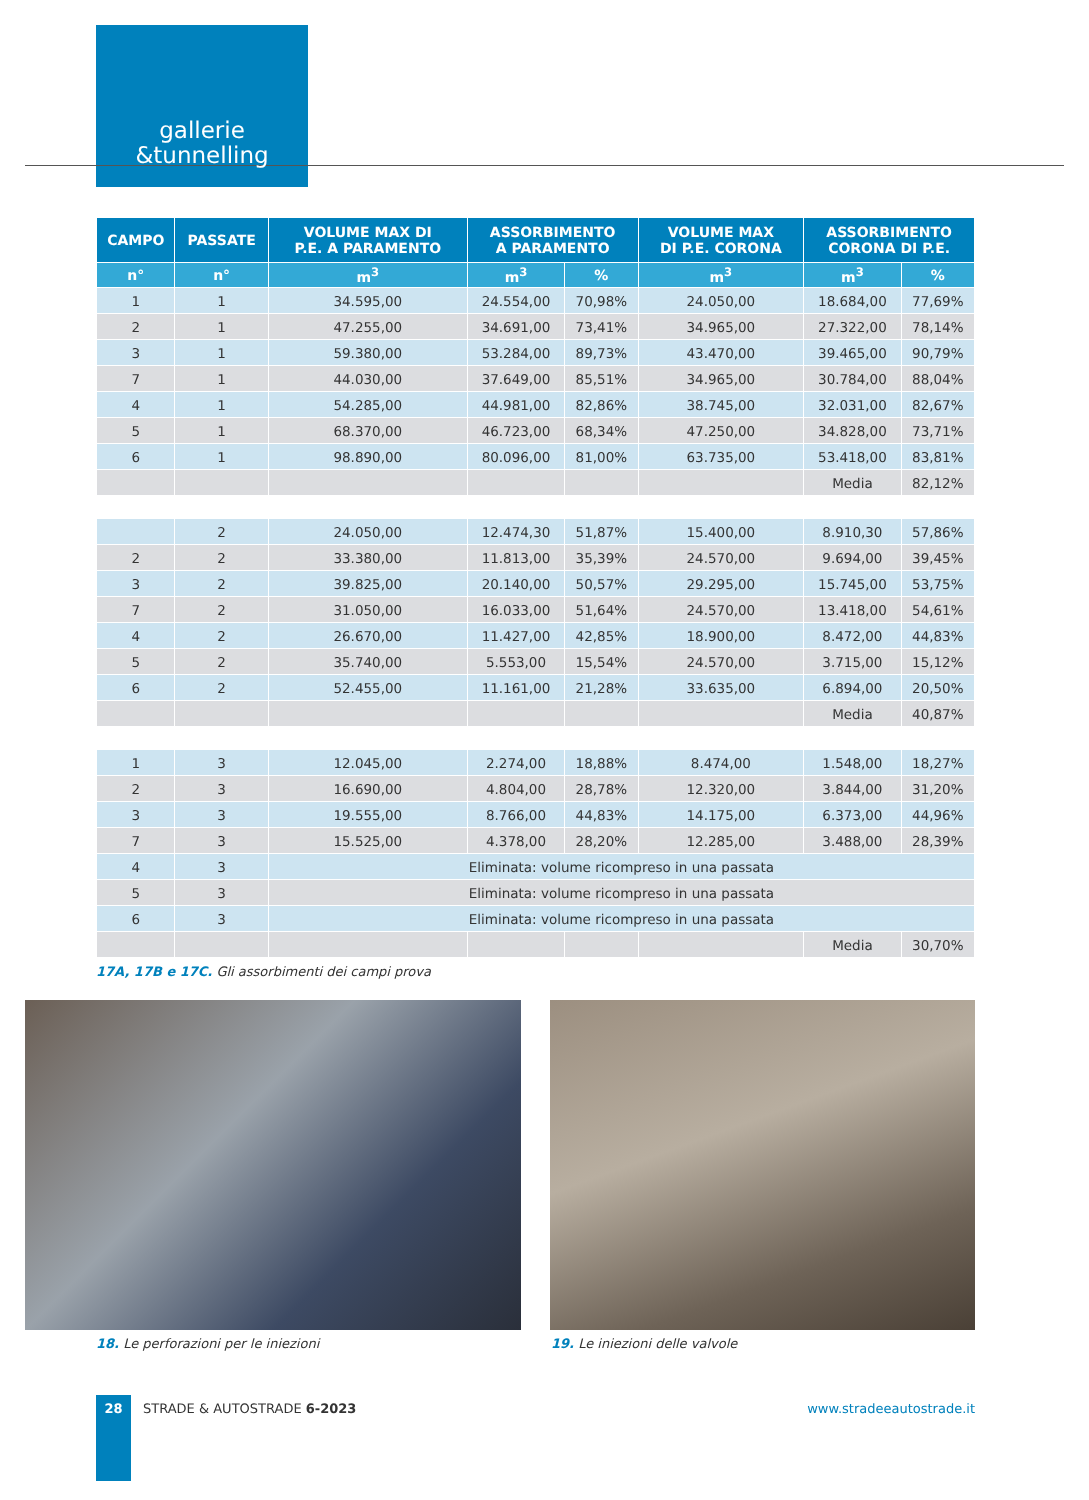gallerie
&tunnelling
| CAMPO | PASSATE | VOLUME MAX DI P.E. A PARAMENTO | ASSORBIMENTO A PARAMENTO | | VOLUME MAX DI P.E. CORONA | ASSORBIMENTO CORONA DI P.E. | |
| --- | --- | --- | --- | --- | --- | --- | --- |
| n° | n° | m<sup>3</sup> | m<sup>3</sup> | % | m<sup>3</sup> | m<sup>3</sup> | % |
| 1 | 1 | 34.595,00 | 24.554,00 | 70,98% | 24.050,00 | 18.684,00 | 77,69% |
| 2 | 1 | 47.255,00 | 34.691,00 | 73,41% | 34.965,00 | 27.322,00 | 78,14% |
| 3 | 1 | 59.380,00 | 53.284,00 | 89,73% | 43.470,00 | 39.465,00 | 90,79% |
| 7 | 1 | 44.030,00 | 37.649,00 | 85,51% | 34.965,00 | 30.784,00 | 88,04% |
| 4 | 1 | 54.285,00 | 44.981,00 | 82,86% | 38.745,00 | 32.031,00 | 82,67% |
| 5 | 1 | 68.370,00 | 46.723,00 | 68,34% | 47.250,00 | 34.828,00 | 73,71% |
| 6 | 1 | 98.890,00 | 80.096,00 | 81,00% | 63.735,00 | 53.418,00 | 83,81% |
| | | | | | | Media | 82,12% |
| | 2 | 24.050,00 | 12.474,30 | 51,87% | 15.400,00 | 8.910,30 | 57,86% |
| 2 | 2 | 33.380,00 | 11.813,00 | 35,39% | 24.570,00 | 9.694,00 | 39,45% |
| 3 | 2 | 39.825,00 | 20.140,00 | 50,57% | 29.295,00 | 15.745,00 | 53,75% |
| 7 | 2 | 31.050,00 | 16.033,00 | 51,64% | 24.570,00 | 13.418,00 | 54,61% |
| 4 | 2 | 26.670,00 | 11.427,00 | 42,85% | 18.900,00 | 8.472,00 | 44,83% |
| 5 | 2 | 35.740,00 | 5.553,00 | 15,54% | 24.570,00 | 3.715,00 | 15,12% |
| 6 | 2 | 52.455,00 | 11.161,00 | 21,28% | 33.635,00 | 6.894,00 | 20,50% |
| | | | | | | Media | 40,87% |
| 1 | 3 | 12.045,00 | 2.274,00 | 18,88% | 8.474,00 | 1.548,00 | 18,27% |
| 2 | 3 | 16.690,00 | 4.804,00 | 28,78% | 12.320,00 | 3.844,00 | 31,20% |
| 3 | 3 | 19.555,00 | 8.766,00 | 44,83% | 14.175,00 | 6.373,00 | 44,96% |
| 7 | 3 | 15.525,00 | 4.378,00 | 28,20% | 12.285,00 | 3.488,00 | 28,39% |
| 4 | 3 | Eliminata: volume ricompreso in una passata | | | | | |
| 5 | 3 | Eliminata: volume ricompreso in una passata | | | | | |
| 6 | 3 | Eliminata: volume ricompreso in una passata | | | | | |
| | | | | | | Media | 30,70% |
17A, 17B e 17C. Gli assorbimenti dei campi prova
18. Le perforazioni per le iniezioni
19. Le iniezioni delle valvole
28
STRADE & AUTOSTRADE 6-2023
www.stradeeautostrade.it